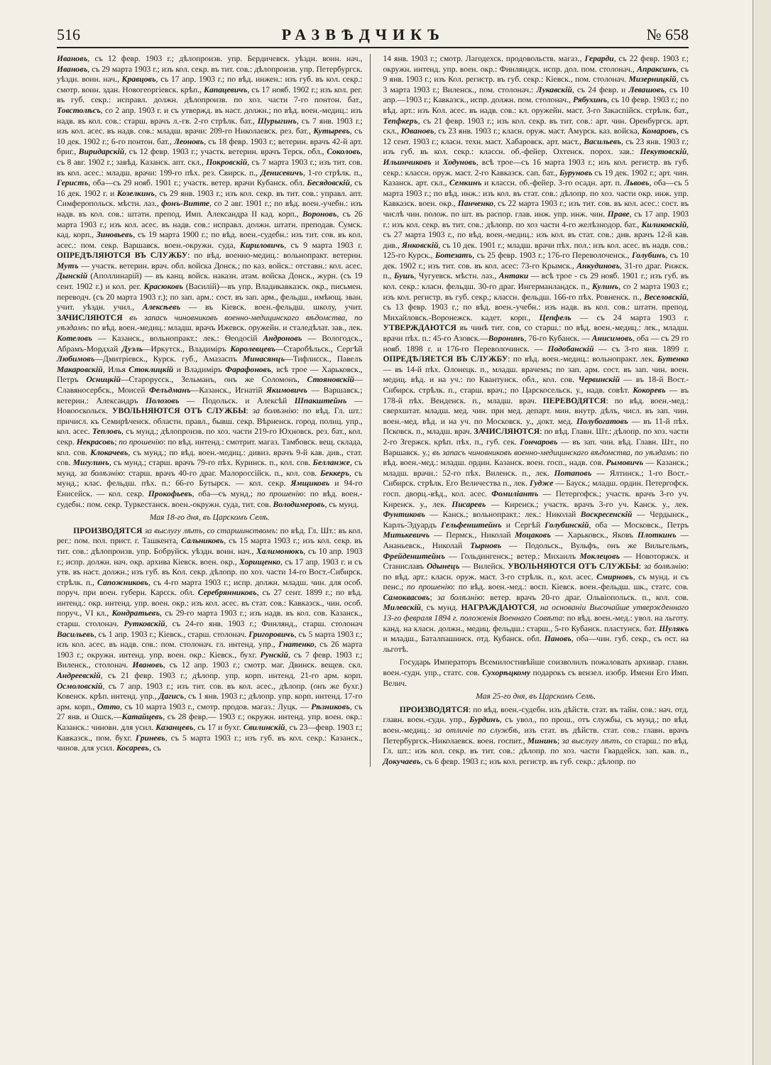516 РАЗВѢДЧИКЪ № 658
Ивановъ, съ 12 февр. 1903 г.; дѣлопроизв. упр. Бердичевск. уѣздн. воин. нач., Ивановъ, съ 29 марта 1903 г.; изъ кол. секр. въ тит. сов.: дѣлопроизв. упр. Петербургск. уѣздн. воин. нач., Кравцовъ, съ 17 апр. 1903 г.; по вѣд. инжен.: изъ губ. въ кол. секр.: смотр. воин. здан. Новогеоргіевск. крѣп., Капацевичъ, съ 17 нояб. 1902 г.; изъ кол. рег. въ губ. секр.: исправл. должн. дѣлопроизв. по хоз. части 7-го понтон. бат., Товстолѣсъ, со 2 апр. 1903 г. и съ утвержд. въ наст. должн.; по вѣд. воен.-медиц.: изъ надв. въ кол. сов.: старш. врачъ л.-гв. 2-го стрѣлк. бат., Шурыгинъ, съ 7 янв. 1903 г.; изъ кол. асес. въ надв. сов.: младш. врачи: 209-го Николаевск. рез. бат., Кутыревъ, съ 10 дек. 1902 г.; 6-го понтон. бат., Леоновъ, съ 18 февр. 1903 г.; ветерин. врачъ 42-й арт. бриг., Виридарскій, съ 12 февр. 1903 г.; участк. ветерин. врачъ Терск. обл., Соколовъ, съ 8 авг. 1902 г.; завѣд. Казанск. апт. скл., Покровскій, съ 7 марта 1903 г.; изъ тит. сов. въ кол. асес.: младш. врачи: 199-го пѣх. рез. Свирск. п., Денисевичъ, 1-го стрѣлк. п., Геристъ, оба—съ 29 нояб. 1901 г.; участк. ветер. врачи Кубанск. обл. Бесядовскій, съ 16 дек. 1902 г. и Козелкинъ, съ 29 янв. 1903 г.; изъ кол. секр. въ тит. сов.: управл. апт. Симферопольск. мѣстн. лаз., фонъ-Витте, со 2 авг. 1901 г.; по вѣд. воен.-учебн.: изъ надв. въ кол. сов.: штатн. препод. Имп. Александра II кад. корп., Вороновъ, съ 26 марта 1903 г.; изъ кол. асес. въ надв. сов.: исправл. должн. штатн. преподав. Сумск. кад. корп., Зиновьевъ, съ 19 марта 1900 г.; по вѣд. воен.-судебн.: изъ тит. сов. въ кол. асес.: пом. секр. Варшавск. воен.-окружн. суда, Кириловичъ, съ 9 марта 1903 г. ОПРЕДѢЛЯЮТСЯ ВЪ СЛУЖБУ: по вѣд. военно-медиц.: вольнопракт. ветерин. Мутъ — участк. ветерин. врач. обл. войска Донск.; по каз. войск.: отставн.: кол. асес. Дынскій (Аполлинарій) — въ канц. войск. наказн. атам. войска Донск., журн. (съ 19 сент. 1902 г.) и кол. рег. Красюковъ (Василій)—въ упр. Владикавказск. окр., письмен. переводч. (съ 20 марта 1903 г.); по зап. арм.: сост. въ зап. арм., фельдш., имѣющ. зван. учит. уѣздн. учил., Алексѣевъ — въ Кіевск. воен.-фельдш. школу, учит. ЗАЧИСЛЯЮТСЯ въ запасъ чиновниковъ военно-медицинскаго вѣдомства, по уѣздамъ: по вѣд. воен.-медиц.: младш. врачъ Ижевск. оружейн. и сталедѣлат. зав., лек. Котеловъ — Казанск., вольнопракт.: лек.: Ѳеодосій Андроновъ — Вологодск., Абрамъ-Мордхай Дуэль—Иркутск., Владиміръ Королевцевъ—Старобѣльск., Сергѣй Любимовъ—Дмитріевск., Курск. губ., Амазаспъ Минасянцъ—Тифлисск., Павелъ Макаровскій, Илья Стоклицкій и Владиміръ Фарафоновъ, всѣ трое — Харьковск., Петръ Осницкій—Старорусск., Зельманъ, онъ же Соломонъ, Стояновскій—Славяносербск., Моисей Фелъдманъ—Казанск., Игнатій Якимовичъ — Варшавск.; ветерин.: Александръ Полозовъ — Подольск. и Алексѣй Шпакштейнъ — Новооскольск. УВОЛЬНЯЮТСЯ ОТЪ СЛУЖБЫ: за болѣзнію: по вѣд. Гл. шт.: причисл. къ Семирѣченск. областн. правл., бывш. секр. Вѣрненск. город. полиц. упр., кол. асес. Тепловъ, съ мунд.; дѣлопроизв. по хоз. части 219-го Юхновск. рез. бат., кол. секр. Некрасовъ; по прошенію: по вѣд. интенд.: смотрит. магаз. Тамбовск. вещ. склада, кол. сов. Клокачевъ, съ мунд.; по вѣд. воен.-медиц.: дивиз. врачъ 9-й кав. див., стат. сов. Мигулинъ, съ мунд.; старш. врачъ 79-го пѣх. Куринск. п., кол. сов. Белланже, съ мунд. за болѣзнію: старш. врачъ 40-го драг. Малороссійск. п., кол. сов. Беккеръ, съ мунд.; клас. фельдш. пѣх. п.: 66-го Бутырск. — кол. секр. Ямщиковъ и 94-го Енисейск. — кол. секр. Прокофьевъ, оба—съ мунд.; по прошенію: по вѣд. воен.-судебн.: пом. секр. Туркестанск. воен.-окружн. суда, тит. сов. Володимеровъ, съ мунд.
Мая 18-го дня, въ Царскомъ Селѣ.
ПРОИЗВОДЯТСЯ за выслугу лѣтъ, со старшинствомъ: по вѣд. Гл. Шт.: въ кол. рег.: пом. пол. прист. г. Ташкента, Сальниковъ, съ 15 марта 1903 г.; изъ кол. секр. въ тит. сов.: дѣлопроизв. упр. Бобруйск. уѣздн. воин. нач., Халимонюкъ, съ 10 апр. 1903 г.; испр. должн. нач. окр. архива Кіевск. воен. окр., Хорищенко, съ 17 апр. 1903 г. и съ утв. въ наст. должн.; изъ губ. въ Кол. секр. дѣлопр. по хоз. части 14-го Вост.-Сибирск. стрѣлк. п., Сапожниковъ, съ 4-го марта 1903 г.; испр. должн. младш. чин. для особ. поруч. при воен. губерн. Карсск. обл. Серебрянниковъ, съ 27 сент. 1899 г.; по вѣд. интенд.: окр. интенд. упр. воен. окр.: изъ кол. асес. въ стат. сов.: Кавказск., чин. особ. поруч., VI кл., Кондратьевъ, съ 29-го марта 1903 г.; изъ надв. въ кол. сов. Казанск., старш. столонач. Рутковскій, съ 24-го янв. 1903 г.; Финлянд., старш. столонач Васильевъ, съ 1 апр. 1903 г.; Кіевск., старш. столонач. Григоровичъ, съ 5 марта 1903 г.; изъ кол. асес. въ надв. сов.: пом. столонач. гл. интенд. упр., Гнатенко, съ 26 марта 1903 г.; окружн. интенд. упр. воен. окр.: Кіевск., бухг. Рунскій, съ 7 февр. 1903 г.; Виленск., столонач. Ивановъ, съ 12 апр. 1903 г.; смотр. маг. Двинск. вещев. скл. Андреевскій, съ 21 февр. 1903 г.; дѣлопр. упр. корп. интенд. 21-го арм. корп. Осмоловскій, съ 7 апр. 1903 г.; изъ тит. сов. въ кол. асес., дѣлопр. (онъ же бухг.) Ковенск. крѣп. интенд. упр., Дагисъ, съ 1 янв. 1903 г.; дѣлопр. упр. корп. интенд. 17-го арм. корп., Отто, съ 10 марта 1903 г., смотр. продов. магаз.: Луцк. — Рѣзниковъ, съ 27 янв. и Ошск.—Катайцевъ, съ 28 февр.— 1903 г.; окружн. интенд. упр. воен. окр.: Казанск.: чиновн. для усил. Казанцевъ, съ 17 и бухг. Свилинскій, съ 23—февр. 1903 г.; Кавказск., пом. бухг. Гриневъ, съ 5 марта 1903 г.; изъ губ. въ кол. секр.: Казанск., чинов. для усил. Косаревъ, съ
14 янв. 1903 г.; смотр. Лагодехск. продовольств. магаз., Герарди, съ 22 февр. 1903 г.; окружн. интенд. упр. воен. окр.: Финляндск. испр. дол. пом. столонач., Апраксинъ, съ 9 янв. 1903 г.; изъ Кол. регистр. въ губ. секр.: Кіевск., пом. столонач. Мизерницкій, съ 3 марта 1903 г.; Виленск., пом. столонач.: Лукавскій, съ 24 февр. и Левашовъ, съ 10 апр.—1903 г.; Кавказск., испр. должн. пом. столонач., Рябухинъ, съ 10 февр. 1903 г.; по вѣд. арт.: изъ Кол. асес. въ надв. сов.: кл. оружейн. маст. 3-го Закаспійск. стрѣлк. бат., Тепфкеръ, съ 21 февр. 1903 г.; изъ кол. секр. въ тит. сов.: арт. чин. Оренбургск. арт. скл., Ювановъ, съ 23 янв. 1903 г.; класн. оруж. маст. Амурск. каз. войска, Комаровъ, съ 12 сент. 1903 г.; класн. техн. маст. Хабаровск. арт. маст., Васильевъ, съ 23 янв. 1903 г.; изъ губ. въ кол. секр.: классн. об.-фейер. Охтенск. порох. зав.: Пекутовскій, Ильинчиковъ и Ходуновъ, всѣ трое—съ 16 марта 1903 г.; изъ кол. регистр. въ губ. секр.: классн. оруж. маст. 2-го Кавказск. сап. бат., Буруновъ съ 19 дек. 1902 г.; арт. чин. Казанск. арт. скл., Семкинъ и классн. об.-фейер. 3-го осадн. арт. п. Львовъ, оба—съ 5 марта 1903 г.; по вѣд. инж.: изъ кол. въ стат. сов.: дѣлопр. по хоз. части окр. инж. упр. Кавказск. воен. окр., Панченко, съ 22 марта 1903 г.; изъ тит. сов. въ кол. асес.: сост. въ числѣ чин. полож. по шт. въ распор. глав. инж. упр. инж. чин. Праве, съ 17 апр. 1903 г.: изъ кол. секр. въ тит. сов.: дѣлопр. по хоз части 4-го желѣзнодор. бат., Киликовскій, съ 27 марта 1903 г., по вѣд. воен.-медиц.: изъ кол. въ стат. сов.: див. врачъ 12-й кав. див., Янковскій, съ 10 дек. 1901 г.; младш. врачи пѣх. пол.: изъ кол. асес. въ надв. сов.: 125-го Курск., Ботезатъ, съ 25 февр. 1903 г.; 176-го Переволоченск., Голубинъ, съ 10 дек. 1902 г.; изъ тит. сов. въ кол. асес: 73-го Крымск., Анкудиновъ, 31-го драг. Рижск. п., Бушъ, Чугуевск. мѣстн. лаз., Антаки — всѣ трое - съ 29 нояб. 1901 г.; изъ губ. въ кол. секр.: класн. фельдш. 30-го драг. Ингерманландск. п., Кулинъ, со 2 марта 1903 г.; изъ кол. регистр. въ губ. секр.; классн. фельдш. 166-го пѣх. Ровненск. п., Веселовскій, съ 13 февр. 1903 г.; по вѣд. воен.-учебн.: изъ надв. въ кол. сов.: штатн. препод. Михайловск.-Воронежск. кадет. корп., Цепфель — съ 24 марта 1903 г. УТВЕРЖДАЮТСЯ въ чинѣ тит. сов, со старш.: по вѣд. воен.-медиц.: лек., младш. врачи пѣх. п.: 45-го Азовск.—Воронинъ, 76-го Кубанск. — Анисимовъ, оба — съ 29 го нояб. 1898 г. и 176-го Переволочинск. — Подобанскій — съ 3-го янв. 1899 г. ОПРЕДѢЛЯЕТСЯ ВЪ СЛУЖБУ: по вѣд. воен.-медиц.: вольнопракт. лек. Бутенко — въ 14-й пѣх. Олонецк. п., младш. врачемъ; по зап. арм. сост. въ зап. чин. воен. медиц. вѣд. и на уч.: по Квантунск. обл., кол. сов. Червинскій — въ 18-й Вост.-Сибирск. стрѣлк. п., старш. врач.; по Царскосельск. у., надв. совѣт. Кокоревъ — въ 178-й пѣх. Венденск. п., младш. врач. ПЕРЕВОДЯТСЯ: по вѣд. воен.-мед.: сверхштат. младш. мед. чин. при мед. департ. мин. внутр. дѣлъ, числ. въ зап. чин. воен.-мед. вѣд. и на уч. по Московск. у., докт. мед. Полубогатовъ — въ 11-й пѣх. Псковск. п., младш. врач. ЗАЧИСЛЯЮТСЯ: по вѣд. Главн. Шт.: дѣлопр. по хоз. части 2-го Згержск. крѣп. пѣх. п., губ. сек. Гончаровъ — въ зап. чин. вѣд. Главн. Шт., по Варшавск. у.; въ запасъ чиновниковъ военно-медицинскаго вѣдомства, по уѣздамъ: по вѣд. воен.-мед.: младш. ордин. Казанск. воен. госп., надв. сов. Рымовичъ — Казанск.; младш. врачи.: 52-го пѣх. Виленск. п., лек. Потаповъ — Ялтинск.; 1-го Вост.-Сибирск. стрѣлк. Его Величества п., лек. Гудже — Бауск.; младш. ордин. Петергофск. госп. дворц.-вѣд., кол. асес. Фомиліантъ — Петергофск.; участк. врачъ 3-го уч. Киренск. у., лек. Писаревъ — Киренск.; участк. врачъ 3-го уч. Канск. у., лек. Фунтиковъ — Канск.; вольнопракт.: лек.: Николай Воскресенскій — Чердынск., Карлъ-Эдуардъ Гельфенштейнъ и Сергѣй Голубинскій, оба — Московск., Петръ Митькевичъ — Пермск., Николай Моцаковъ — Харьковск., Яковъ Плоткинъ — Ананьевск., Николай Тырновъ — Подольск., Вульфъ, онъ же Вильгельмъ, Фрейденштейнъ — Гольдингенск.; ветер.: Михаилъ Моклецовъ — Новоторжск. и Станиславъ Одынецъ — Вилейск. УВОЛЬНЯЮТСЯ ОТЪ СЛУЖБЫ: за болѣзнію: по вѣд. арт.: класн. оруж. маст. 3-го стрѣлк. п., кол. асес. Смирновъ, съ мунд. и съ пенс.; по прошенію: по вѣд. воен.-мед.: восп. Кіевск. воен.-фельдш. шк., статс. сов. Самоквасовъ; за болѣзнію: ветер. врачъ 20-го драг. Ольвіопольск. п., кол. сов. Милевскій, съ мунд. НАГРАЖДАЮТСЯ, на основаніи Высочайше утвержденнаго 13-го февраля 1894 г. положенія Военнаго Совѣта: по вѣд. воен.-мед.: увол. на льготу. канд. на класн. должн., медиц. фельдш.: старш., 5-го Кубанск. пластунск. бат. Шулякъ и младш., Баталпашинск. отд. Кубанск. обл. Пановъ, оба—чин. губ. секр., съ ост. на льготѣ.
Государь Императоръ Всемилостивѣйше соизволилъ пожаловать архивар. главн. воен.-судн. упр., статс. сов. Сухорѣцкому подарокъ съ вензел. изобр. Имени Его Имп. Велич.
Мая 25-го дня, въ Царскомъ Селѣ.
ПРОИЗВОДЯТСЯ: по вѣд. воен.-судебн. изъ дѣйств. стат. въ тайн. сов.: нач. отд. главн. воен.-судн. упр., Бурдинъ, съ увол., по прош., отъ службы, съ мунд.; по вѣд. воен.-медиц.: за отличіе по службѣ, изъ стат. въ дѣйств. стат. сов.: главн. врачъ Петербургск.-Николаевск. воен. госпит., Мининъ; за выслугу лѣтъ, со старш.: по вѣд. Гл. шт.: изъ кол. секр. въ тит. сов.: дѣлопр. по хоз. части Гвардейск. зап. кав. п., Докучаевъ, съ 6 февр. 1903 г.; изъ кол. регистр. въ губ. секр.: дѣлопр. по